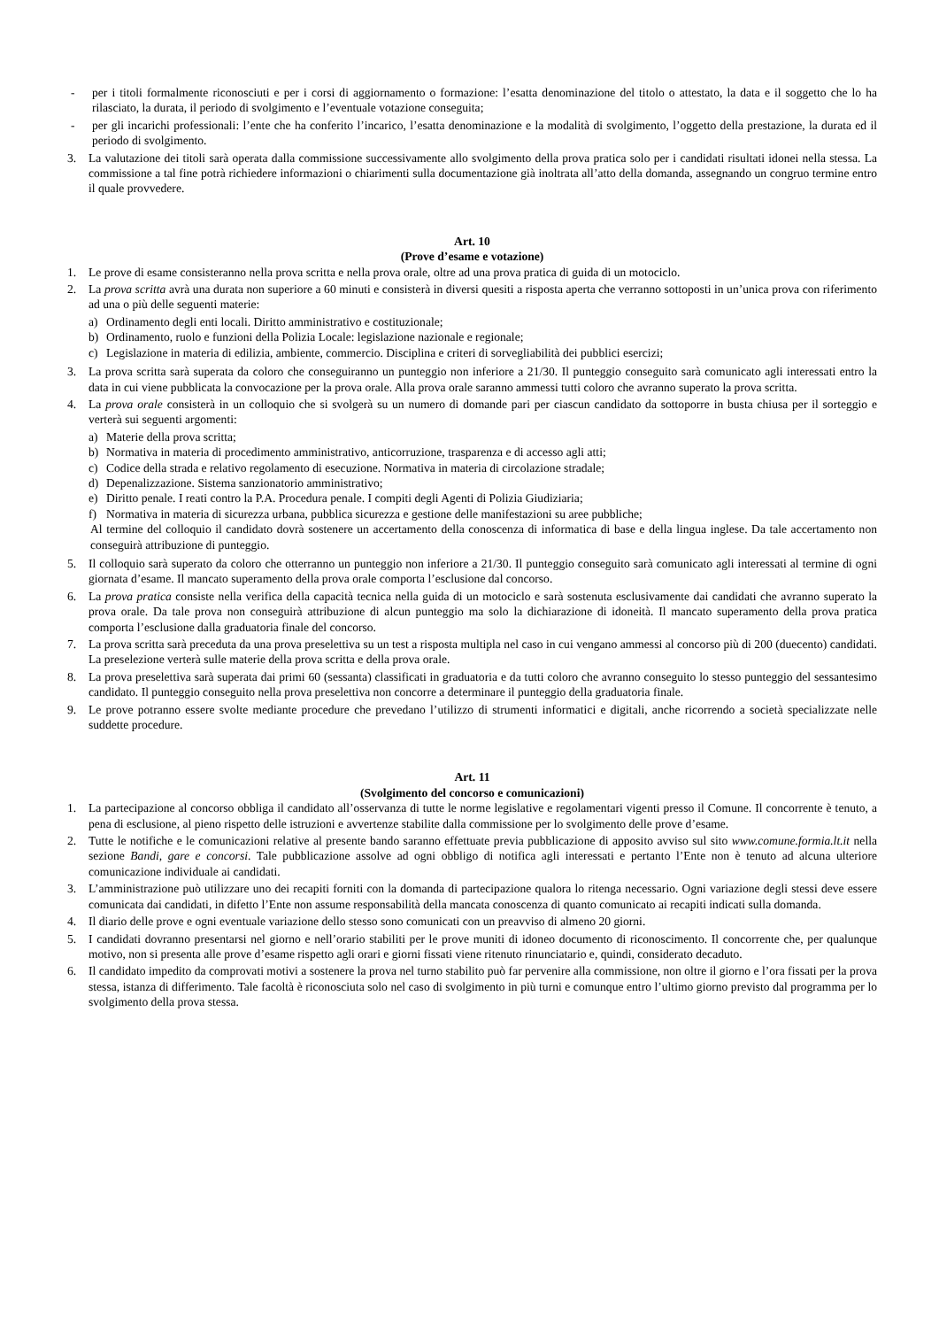- per i titoli formalmente riconosciuti e per i corsi di aggiornamento o formazione: l’esatta denominazione del titolo o attestato, la data e il soggetto che lo ha rilasciato, la durata, il periodo di svolgimento e l’eventuale votazione conseguita;
- per gli incarichi professionali: l’ente che ha conferito l’incarico, l’esatta denominazione e la modalità di svolgimento, l’oggetto della prestazione, la durata ed il periodo di svolgimento.
3. La valutazione dei titoli sarà operata dalla commissione successivamente allo svolgimento della prova pratica solo per i candidati risultati idonei nella stessa. La commissione a tal fine potrà richiedere informazioni o chiarimenti sulla documentazione già inoltrata all’atto della domanda, assegnando un congruo termine entro il quale provvedere.
Art. 10
(Prove d’esame e votazione)
1. Le prove di esame consisteranno nella prova scritta e nella prova orale, oltre ad una prova pratica di guida di un motociclo.
2. La prova scritta avrà una durata non superiore a 60 minuti e consisterà in diversi quesiti a risposta aperta che verranno sottoposti in un’unica prova con riferimento ad una o più delle seguenti materie:
a) Ordinamento degli enti locali. Diritto amministrativo e costituzionale;
b) Ordinamento, ruolo e funzioni della Polizia Locale: legislazione nazionale e regionale;
c) Legislazione in materia di edilizia, ambiente, commercio. Disciplina e criteri di sorvegliabilità dei pubblici esercizi;
3. La prova scritta sarà superata da coloro che conseguiranno un punteggio non inferiore a 21/30. Il punteggio conseguito sarà comunicato agli interessati entro la data in cui viene pubblicata la convocazione per la prova orale. Alla prova orale saranno ammessi tutti coloro che avranno superato la prova scritta.
4. La prova orale consisterà in un colloquio che si svolgerà su un numero di domande pari per ciascun candidato da sottoporre in busta chiusa per il sorteggio e verterà sui seguenti argomenti:
a) Materie della prova scritta;
b) Normativa in materia di procedimento amministrativo, anticorruzione, trasparenza e di accesso agli atti;
c) Codice della strada e relativo regolamento di esecuzione. Normativa in materia di circolazione stradale;
d) Depenalizzazione. Sistema sanzionatorio amministrativo;
e) Diritto penale. I reati contro la P.A. Procedura penale. I compiti degli Agenti di Polizia Giudiziaria;
f) Normativa in materia di sicurezza urbana, pubblica sicurezza e gestione delle manifestazioni su aree pubbliche;
Al termine del colloquio il candidato dovrà sostenere un accertamento della conoscenza di informatica di base e della lingua inglese. Da tale accertamento non conseguirà attribuzione di punteggio.
5. Il colloquio sarà superato da coloro che otterranno un punteggio non inferiore a 21/30. Il punteggio conseguito sarà comunicato agli interessati al termine di ogni giornata d’esame. Il mancato superamento della prova orale comporta l’esclusione dal concorso.
6. La prova pratica consiste nella verifica della capacità tecnica nella guida di un motociclo e sarà sostenuta esclusivamente dai candidati che avranno superato la prova orale. Da tale prova non conseguirà attribuzione di alcun punteggio ma solo la dichiarazione di idoneità. Il mancato superamento della prova pratica comporta l’esclusione dalla graduatoria finale del concorso.
7. La prova scritta sarà preceduta da una prova preselettiva su un test a risposta multipla nel caso in cui vengano ammessi al concorso più di 200 (duecento) candidati. La preselezione verterà sulle materie della prova scritta e della prova orale.
8. La prova preselettiva sarà superata dai primi 60 (sessanta) classificati in graduatoria e da tutti coloro che avranno conseguito lo stesso punteggio del sessantesimo candidato. Il punteggio conseguito nella prova preselettiva non concorre a determinare il punteggio della graduatoria finale.
9. Le prove potranno essere svolte mediante procedure che prevedano l’utilizzo di strumenti informatici e digitali, anche ricorrendo a società specializzate nelle suddette procedure.
Art. 11
(Svolgimento del concorso e comunicazioni)
1. La partecipazione al concorso obbliga il candidato all’osservanza di tutte le norme legislative e regolamentari vigenti presso il Comune. Il concorrente è tenuto, a pena di esclusione, al pieno rispetto delle istruzioni e avvertenze stabilite dalla commissione per lo svolgimento delle prove d’esame.
2. Tutte le notifiche e le comunicazioni relative al presente bando saranno effettuate previa pubblicazione di apposito avviso sul sito www.comune.formia.lt.it nella sezione Bandi, gare e concorsi. Tale pubblicazione assolve ad ogni obbligo di notifica agli interessati e pertanto l’Ente non è tenuto ad alcuna ulteriore comunicazione individuale ai candidati.
3. L’amministrazione può utilizzare uno dei recapiti forniti con la domanda di partecipazione qualora lo ritenga necessario. Ogni variazione degli stessi deve essere comunicata dai candidati, in difetto l’Ente non assume responsabilità della mancata conoscenza di quanto comunicato ai recapiti indicati sulla domanda.
4. Il diario delle prove e ogni eventuale variazione dello stesso sono comunicati con un preavviso di almeno 20 giorni.
5. I candidati dovranno presentarsi nel giorno e nell’orario stabiliti per le prove muniti di idoneo documento di riconoscimento. Il concorrente che, per qualunque motivo, non si presenta alle prove d’esame rispetto agli orari e giorni fissati viene ritenuto rinunciatario e, quindi, considerato decaduto.
6. Il candidato impedito da comprovati motivi a sostenere la prova nel turno stabilito può far pervenire alla commissione, non oltre il giorno e l’ora fissati per la prova stessa, istanza di differimento. Tale facoltà è riconosciuta solo nel caso di svolgimento in più turni e comunque entro l’ultimo giorno previsto dal programma per lo svolgimento della prova stessa.